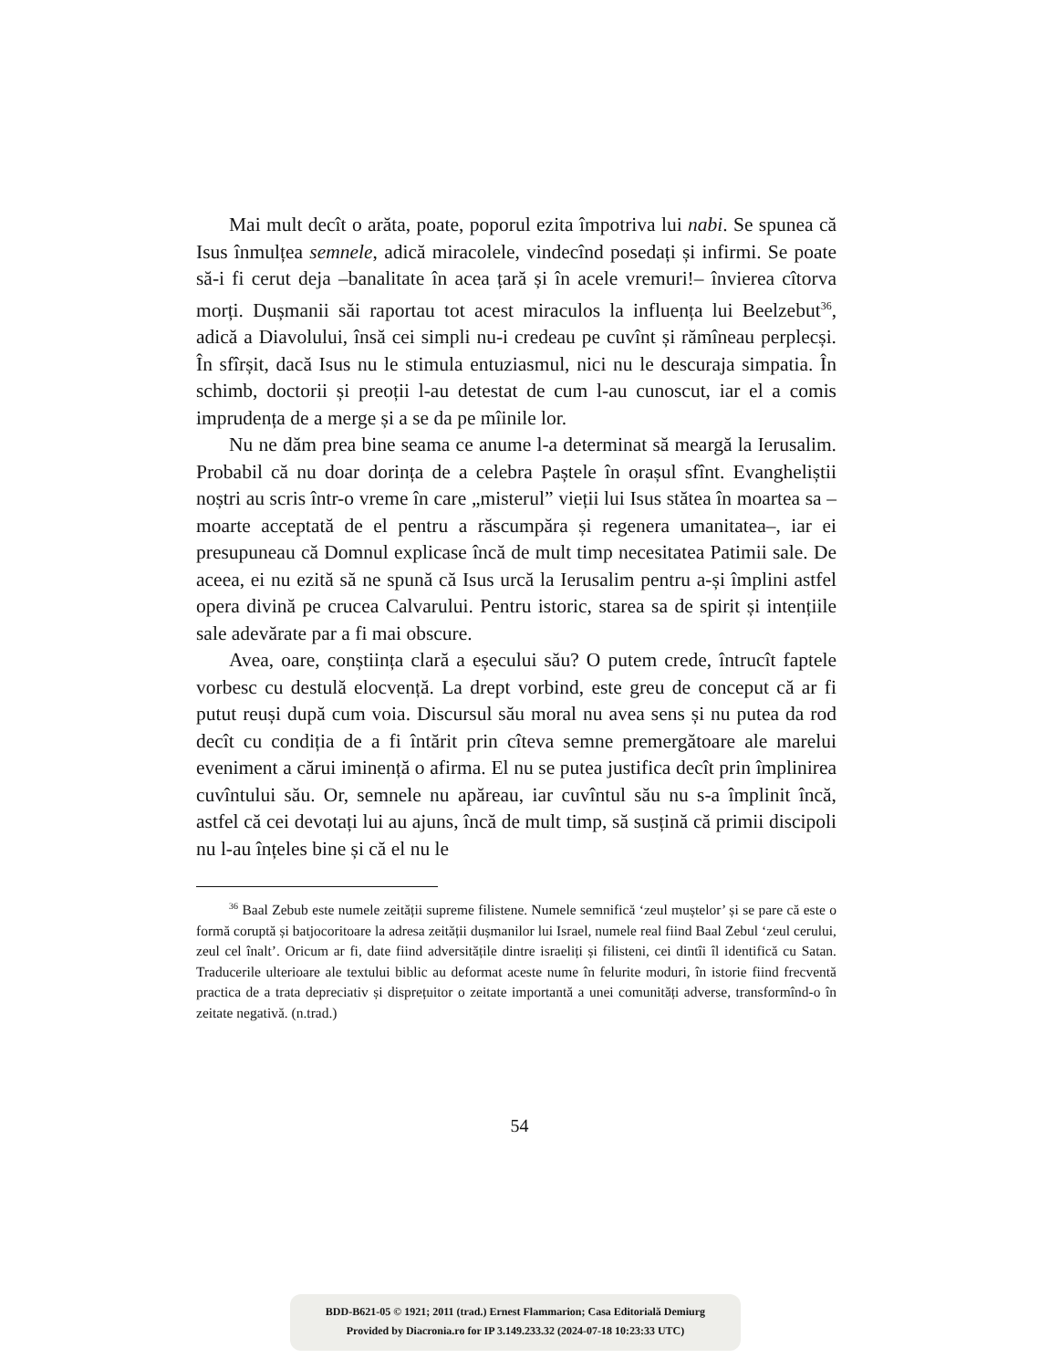Mai mult decît o arăta, poate, poporul ezita împotriva lui nabi. Se spunea că Isus înmulțea semnele, adică miracolele, vindecînd posedați și infirmi. Se poate să-i fi cerut deja –banalitate în acea țară și în acele vremuri!– învierea cîtorva morți. Dușmanii săi raportau tot acest miraculos la influența lui Beelzebut<sup>36</sup>, adică a Diavolului, însă cei simpli nu-i credeau pe cuvînt și rămîneau perplecși. În sfîrșit, dacă Isus nu le stimula entuziasmul, nici nu le descuraja simpatia. În schimb, doctorii și preoții l-au detestat de cum l-au cunoscut, iar el a comis imprudența de a merge și a se da pe mîinile lor.
Nu ne dăm prea bine seama ce anume l-a determinat să meargă la Ierusalim. Probabil că nu doar dorința de a celebra Paștele în orașul sfînt. Evangheliștii noștri au scris într-o vreme în care „misterul” vieții lui Isus stătea în moartea sa –moarte acceptată de el pentru a răscumpăra și regenera umanitatea–, iar ei presupuneau că Domnul explicase încă de mult timp necesitatea Patimii sale. De aceea, ei nu ezită să ne spună că Isus urcă la Ierusalim pentru a-și împlini astfel opera divină pe crucea Calvarului. Pentru istoric, starea sa de spirit și intențiile sale adevărate par a fi mai obscure.
Avea, oare, conștiința clară a eșecului său? O putem crede, întrucît faptele vorbesc cu destulă elocvență. La drept vorbind, este greu de conceput că ar fi putut reuși după cum voia. Discursul său moral nu avea sens și nu putea da rod decît cu condiția de a fi întărit prin cîteva semne premergătoare ale marelui eveniment a cărui iminență o afirma. El nu se putea justifica decît prin împlinirea cuvîntului său. Or, semnele nu apăreau, iar cuvîntul său nu s-a împlinit încă, astfel că cei devotați lui au ajuns, încă de mult timp, să susțină că primii discipoli nu l-au înțeles bine și că el nu le
<sup>36</sup> Baal Zebub este numele zeității supreme filistene. Numele semnifică ‘zeul muștelor’ și se pare că este o formă coruptă și batjocoritoare la adresa zeității dușmanilor lui Israel, numele real fiind Baal Zebul ‘zeul cerului, zeul cel înalt’. Oricum ar fi, date fiind adversitățile dintre israeliți și filisteni, cei dintîi îl identifică cu Satan. Traducerile ulterioare ale textului biblic au deformat aceste nume în felurite moduri, în istorie fiind frecventă practica de a trata depreciativ și disprețuitor o zeitate importantă a unei comunități adverse, transformînd-o în zeitate negativă. (n.trad.)
54
BDD-B621-05 © 1921; 2011 (trad.) Ernest Flammarion; Casa Editorială Demiurg
Provided by Diacronia.ro for IP 3.149.233.32 (2024-07-18 10:23:33 UTC)